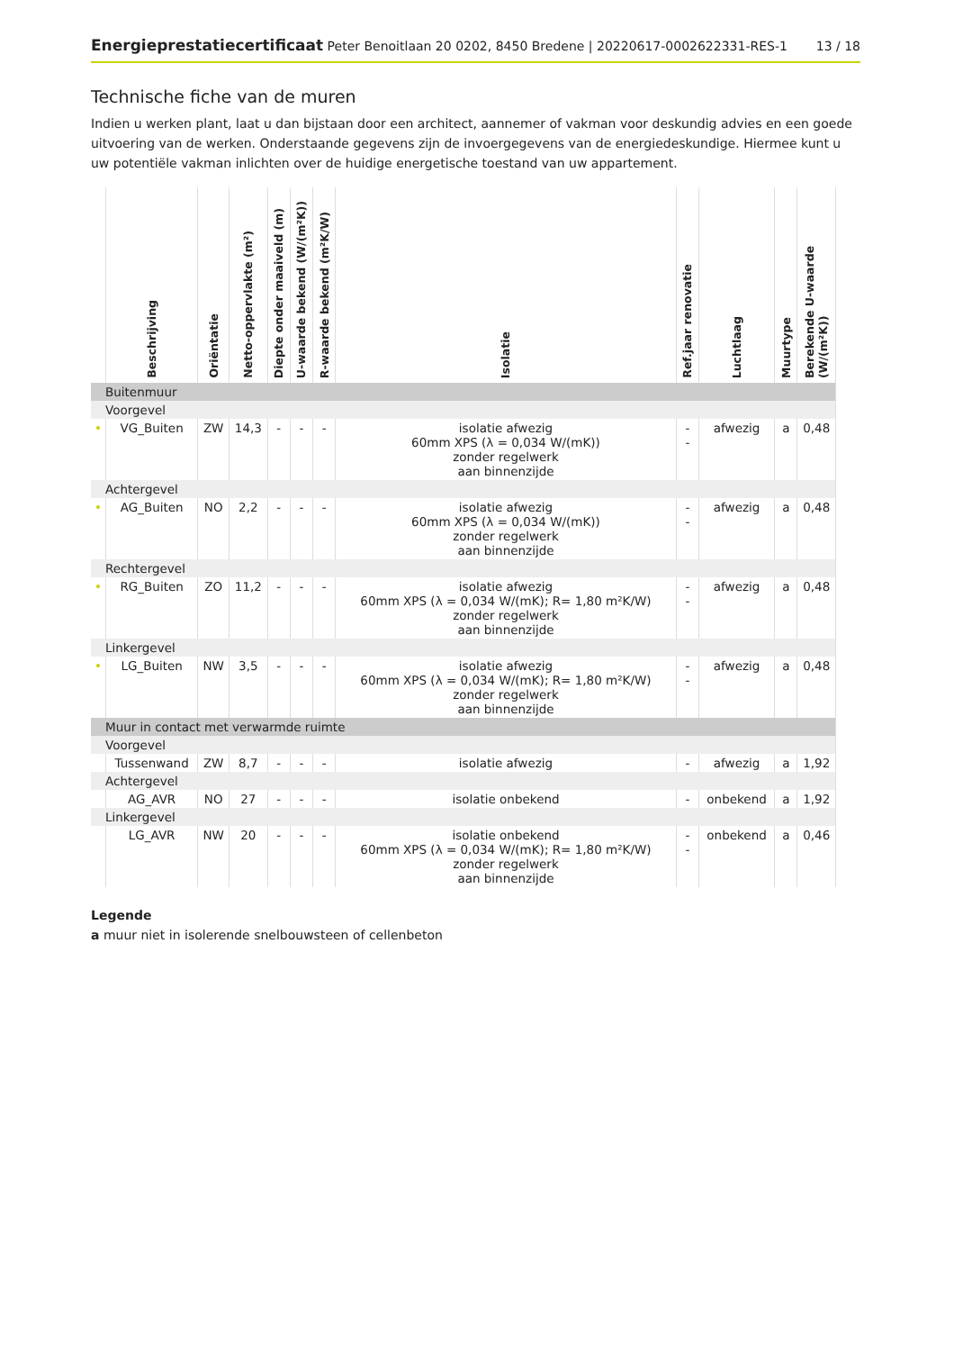Energieprestatiecertificaat Peter Benoitlaan 20 0202, 8450 Bredene | 20220617-0002622331-RES-1
13 / 18
Technische fiche van de muren
Indien u werken plant, laat u dan bijstaan door een architect, aannemer of vakman voor deskundig advies en een goede uitvoering van de werken. Onderstaande gegevens zijn de invoergegevens van de energiedeskundige. Hiermee kunt u uw potentiële vakman inlichten over de huidige energetische toestand van uw appartement.
| | Beschrijving | Oriëntatie | Netto-oppervlakte (m²) | Diepte onder maaiveld (m) | U-waarde bekend (W/(m²K)) | R-waarde bekend (m²K/W) | Isolatie | Ref.jaar renovatie | Luchtlaag | Muurtype | Berekende U-waarde (W/(m²K)) |
| --- | --- | --- | --- | --- | --- | --- | --- | --- | --- | --- | --- |
| Buitenmuur | | | | | | | | | | | |
| Voorgevel | | | | | | | | | | | |
| • | VG_Buiten | ZW | 14,3 | - | - | - | isolatie afwezig 60mm XPS (λ = 0,034 W/(mK)) zonder regelwerk aan binnenzijde | - - | afwezig | a | 0,48 |
| Achtergevel | | | | | | | | | | | |
| • | AG_Buiten | NO | 2,2 | - | - | - | isolatie afwezig 60mm XPS (λ = 0,034 W/(mK)) zonder regelwerk aan binnenzijde | - - | afwezig | a | 0,48 |
| Rechtergevel | | | | | | | | | | | |
| • | RG_Buiten | ZO | 11,2 | - | - | - | isolatie afwezig 60mm XPS (λ = 0,034 W/(mK); R= 1,80 m²K/W) zonder regelwerk aan binnenzijde | - - | afwezig | a | 0,48 |
| Linkergevel | | | | | | | | | | | |
| • | LG_Buiten | NW | 3,5 | - | - | - | isolatie afwezig 60mm XPS (λ = 0,034 W/(mK); R= 1,80 m²K/W) zonder regelwerk aan binnenzijde | - - | afwezig | a | 0,48 |
| Muur in contact met verwarmde ruimte | | | | | | | | | | | |
| Voorgevel | | | | | | | | | | | |
| | Tussenwand | ZW | 8,7 | - | - | - | isolatie afwezig | - | afwezig | a | 1,92 |
| Achtergevel | | | | | | | | | | | |
| | AG_AVR | NO | 27 | - | - | - | isolatie onbekend | - | onbekend | a | 1,92 |
| Linkergevel | | | | | | | | | | | |
| | LG_AVR | NW | 20 | - | - | - | isolatie onbekend 60mm XPS (λ = 0,034 W/(mK); R= 1,80 m²K/W) zonder regelwerk aan binnenzijde | - - | onbekend | a | 0,46 |
Legende
a muur niet in isolerende snelbouwsteen of cellenbeton